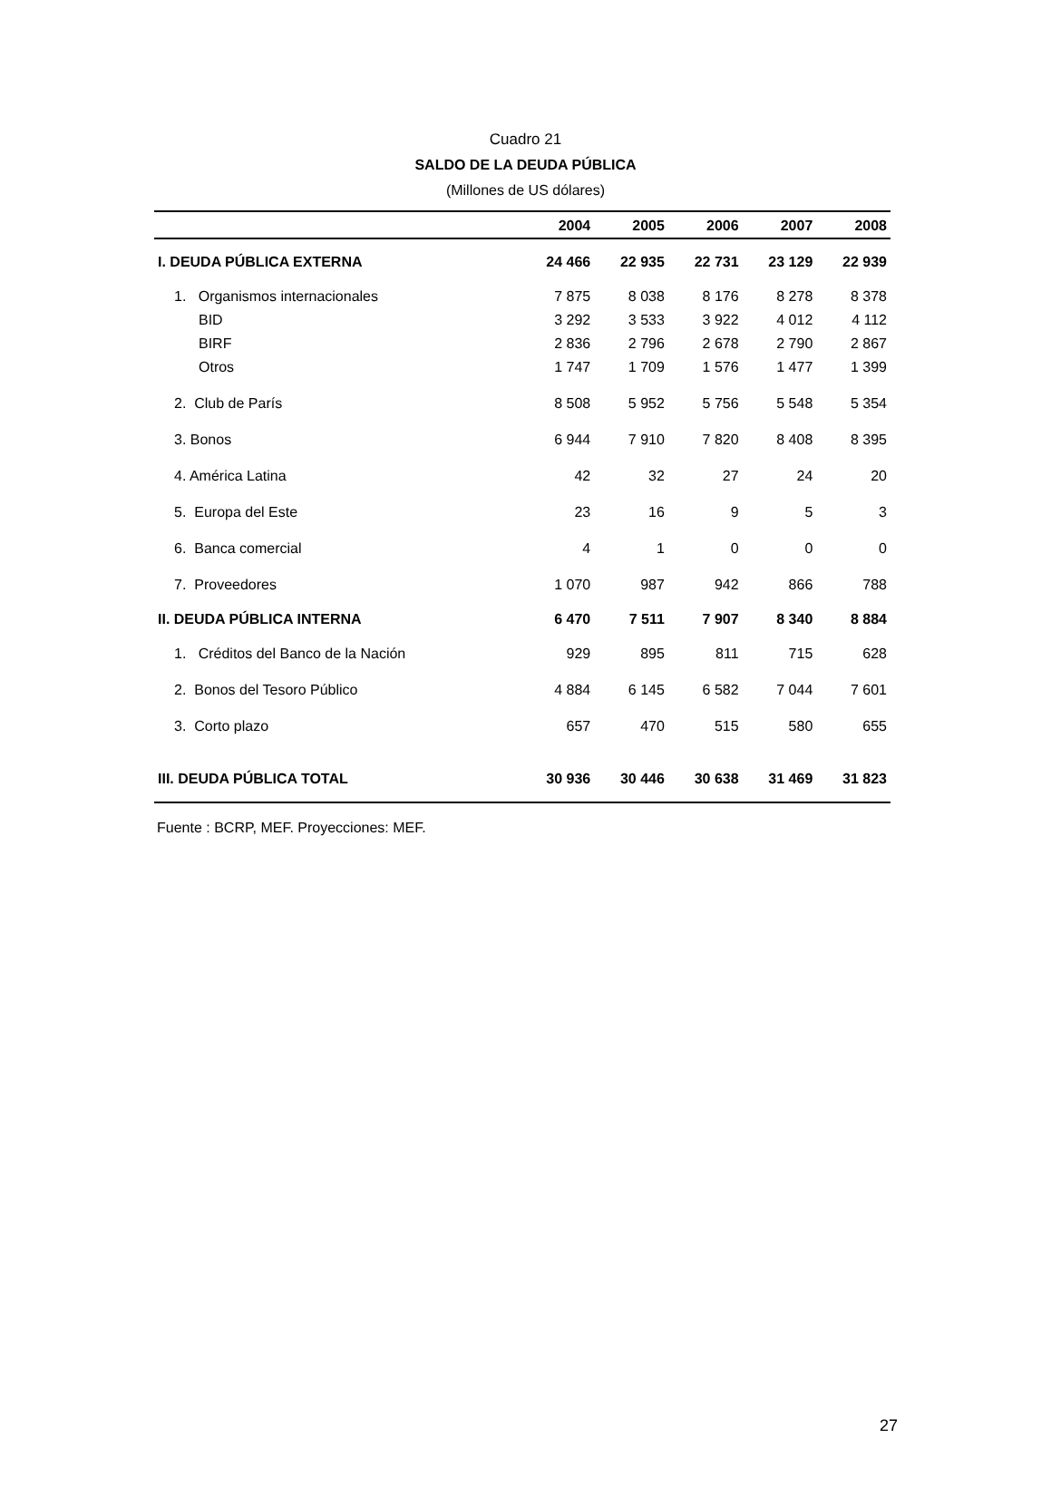Cuadro 21
SALDO DE LA DEUDA PÚBLICA
(Millones de US dólares)
| | 2004 | 2005 | 2006 | 2007 | 2008 |
| --- | --- | --- | --- | --- | --- |
| I. DEUDA PÚBLICA EXTERNA | 24 466 | 22 935 | 22 731 | 23 129 | 22 939 |
| 1. Organismos internacionales | 7 875 | 8 038 | 8 176 | 8 278 | 8 378 |
| BID | 3 292 | 3 533 | 3 922 | 4 012 | 4 112 |
| BIRF | 2 836 | 2 796 | 2 678 | 2 790 | 2 867 |
| Otros | 1 747 | 1 709 | 1 576 | 1 477 | 1 399 |
| 2. Club de París | 8 508 | 5 952 | 5 756 | 5 548 | 5 354 |
| 3. Bonos | 6 944 | 7 910 | 7 820 | 8 408 | 8 395 |
| 4. América Latina | 42 | 32 | 27 | 24 | 20 |
| 5. Europa del Este | 23 | 16 | 9 | 5 | 3 |
| 6. Banca comercial | 4 | 1 | 0 | 0 | 0 |
| 7. Proveedores | 1 070 | 987 | 942 | 866 | 788 |
| II. DEUDA PÚBLICA INTERNA | 6 470 | 7 511 | 7 907 | 8 340 | 8 884 |
| 1. Créditos del Banco de la Nación | 929 | 895 | 811 | 715 | 628 |
| 2. Bonos del Tesoro Público | 4 884 | 6 145 | 6 582 | 7 044 | 7 601 |
| 3. Corto plazo | 657 | 470 | 515 | 580 | 655 |
| III. DEUDA PÚBLICA TOTAL | 30 936 | 30 446 | 30 638 | 31 469 | 31 823 |
Fuente : BCRP, MEF. Proyecciones: MEF.
27